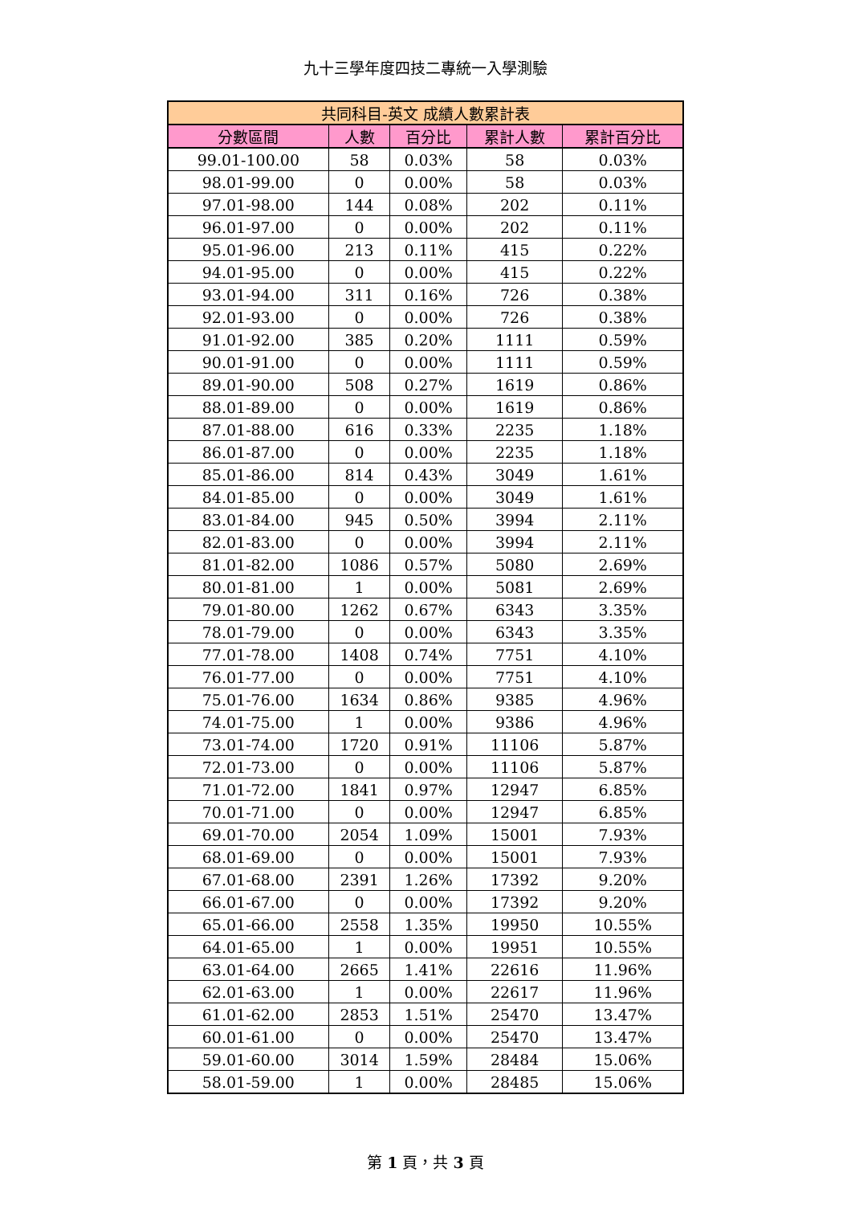九十三學年度四技二專統一入學測驗
| 共同科目-英文 成績人數累計表 | | | | |
| --- | --- | --- | --- | --- |
| 分數區間 | 人數 | 百分比 | 累計人數 | 累計百分比 |
| 99.01-100.00 | 58 | 0.03% | 58 | 0.03% |
| 98.01-99.00 | 0 | 0.00% | 58 | 0.03% |
| 97.01-98.00 | 144 | 0.08% | 202 | 0.11% |
| 96.01-97.00 | 0 | 0.00% | 202 | 0.11% |
| 95.01-96.00 | 213 | 0.11% | 415 | 0.22% |
| 94.01-95.00 | 0 | 0.00% | 415 | 0.22% |
| 93.01-94.00 | 311 | 0.16% | 726 | 0.38% |
| 92.01-93.00 | 0 | 0.00% | 726 | 0.38% |
| 91.01-92.00 | 385 | 0.20% | 1111 | 0.59% |
| 90.01-91.00 | 0 | 0.00% | 1111 | 0.59% |
| 89.01-90.00 | 508 | 0.27% | 1619 | 0.86% |
| 88.01-89.00 | 0 | 0.00% | 1619 | 0.86% |
| 87.01-88.00 | 616 | 0.33% | 2235 | 1.18% |
| 86.01-87.00 | 0 | 0.00% | 2235 | 1.18% |
| 85.01-86.00 | 814 | 0.43% | 3049 | 1.61% |
| 84.01-85.00 | 0 | 0.00% | 3049 | 1.61% |
| 83.01-84.00 | 945 | 0.50% | 3994 | 2.11% |
| 82.01-83.00 | 0 | 0.00% | 3994 | 2.11% |
| 81.01-82.00 | 1086 | 0.57% | 5080 | 2.69% |
| 80.01-81.00 | 1 | 0.00% | 5081 | 2.69% |
| 79.01-80.00 | 1262 | 0.67% | 6343 | 3.35% |
| 78.01-79.00 | 0 | 0.00% | 6343 | 3.35% |
| 77.01-78.00 | 1408 | 0.74% | 7751 | 4.10% |
| 76.01-77.00 | 0 | 0.00% | 7751 | 4.10% |
| 75.01-76.00 | 1634 | 0.86% | 9385 | 4.96% |
| 74.01-75.00 | 1 | 0.00% | 9386 | 4.96% |
| 73.01-74.00 | 1720 | 0.91% | 11106 | 5.87% |
| 72.01-73.00 | 0 | 0.00% | 11106 | 5.87% |
| 71.01-72.00 | 1841 | 0.97% | 12947 | 6.85% |
| 70.01-71.00 | 0 | 0.00% | 12947 | 6.85% |
| 69.01-70.00 | 2054 | 1.09% | 15001 | 7.93% |
| 68.01-69.00 | 0 | 0.00% | 15001 | 7.93% |
| 67.01-68.00 | 2391 | 1.26% | 17392 | 9.20% |
| 66.01-67.00 | 0 | 0.00% | 17392 | 9.20% |
| 65.01-66.00 | 2558 | 1.35% | 19950 | 10.55% |
| 64.01-65.00 | 1 | 0.00% | 19951 | 10.55% |
| 63.01-64.00 | 2665 | 1.41% | 22616 | 11.96% |
| 62.01-63.00 | 1 | 0.00% | 22617 | 11.96% |
| 61.01-62.00 | 2853 | 1.51% | 25470 | 13.47% |
| 60.01-61.00 | 0 | 0.00% | 25470 | 13.47% |
| 59.01-60.00 | 3014 | 1.59% | 28484 | 15.06% |
| 58.01-59.00 | 1 | 0.00% | 28485 | 15.06% |
第 1 頁，共 3 頁